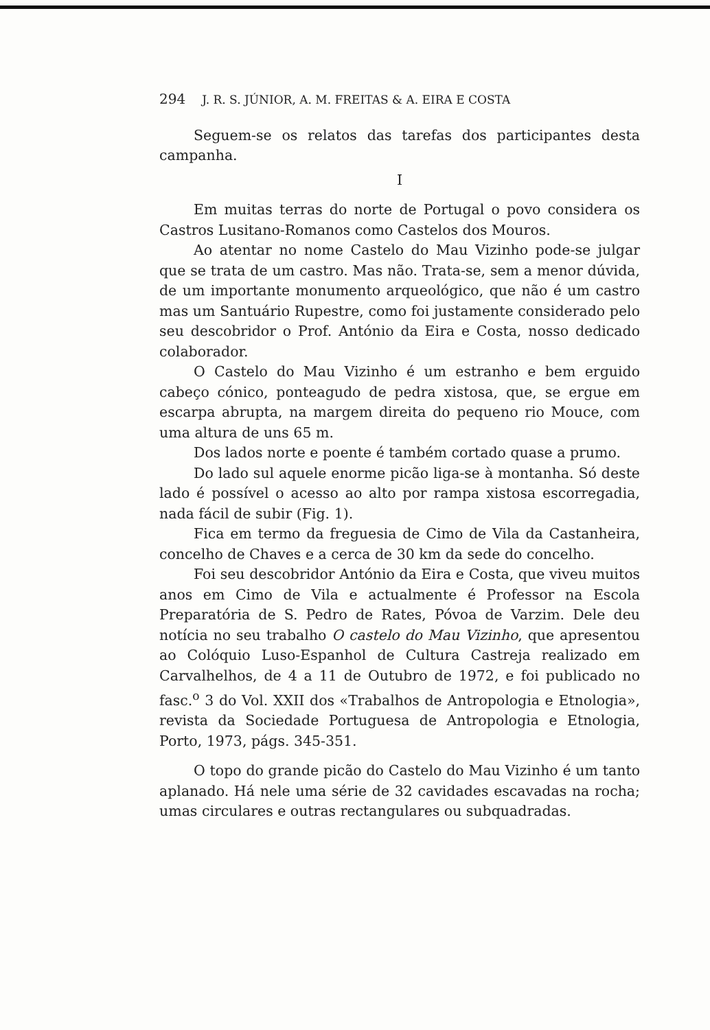294 J. R. S. JÚNIOR, A. M. FREITAS & A. EIRA E COSTA
Seguem-se os relatos das tarefas dos participantes desta campanha.
I
Em muitas terras do norte de Portugal o povo considera os Castros Lusitano-Romanos como Castelos dos Mouros.
Ao atentar no nome Castelo do Mau Vizinho pode-se julgar que se trata de um castro. Mas não. Trata-se, sem a menor dúvida, de um importante monumento arqueológico, que não é um castro mas um Santuário Rupestre, como foi justamente considerado pelo seu descobridor o Prof. António da Eira e Costa, nosso dedicado colaborador.
O Castelo do Mau Vizinho é um estranho e bem erguido cabeço cónico, ponteagudo de pedra xistosa, que, se ergue em escarpa abrupta, na margem direita do pequeno rio Mouce, com uma altura de uns 65 m.
Dos lados norte e poente é também cortado quase a prumo.
Do lado sul aquele enorme picão liga-se à montanha. Só deste lado é possível o acesso ao alto por rampa xistosa escorregadia, nada fácil de subir (Fig. 1).
Fica em termo da freguesia de Cimo de Vila da Castanheira, concelho de Chaves e a cerca de 30 km da sede do concelho.
Foi seu descobridor António da Eira e Costa, que viveu muitos anos em Cimo de Vila e actualmente é Professor na Escola Preparatória de S. Pedro de Rates, Póvoa de Varzim. Dele deu notícia no seu trabalho O castelo do Mau Vizinho, que apresentou ao Colóquio Luso-Espanhol de Cultura Castreja realizado em Carvalhelhos, de 4 a 11 de Outubro de 1972, e foi publicado no fasc.<sup>o</sup> 3 do Vol. XXII dos «Trabalhos de Antropologia e Etnologia», revista da Sociedade Portuguesa de Antropologia e Etnologia, Porto, 1973, págs. 345-351.
O topo do grande picão do Castelo do Mau Vizinho é um tanto aplanado. Há nele uma série de 32 cavidades escavadas na rocha; umas circulares e outras rectangulares ou subquadradas.